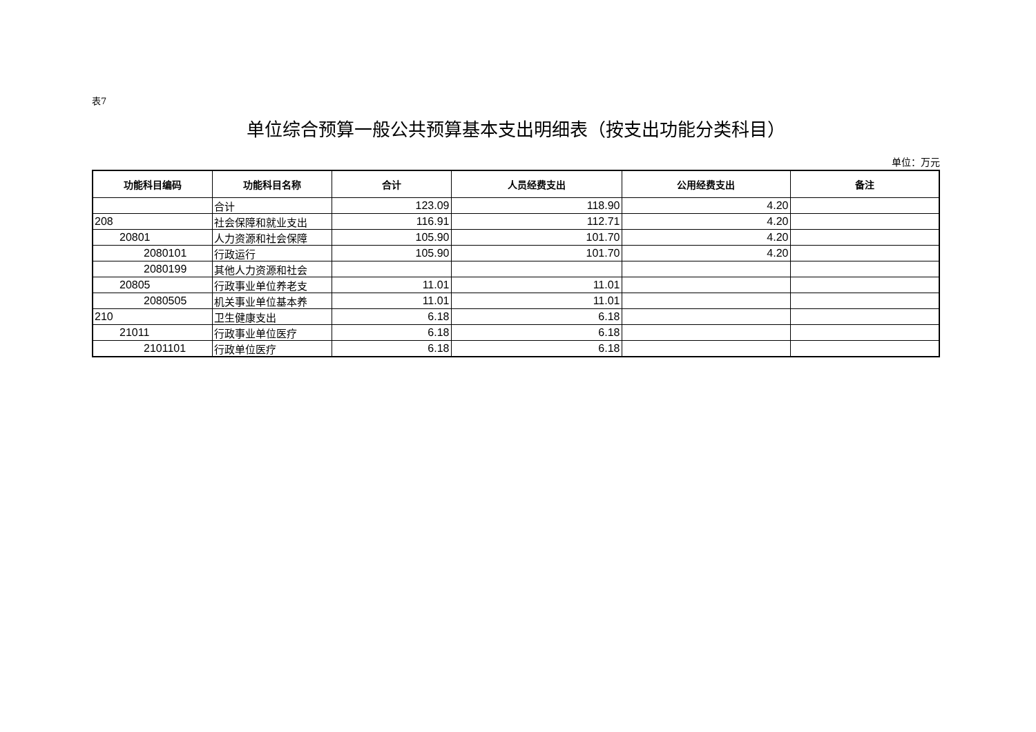表7
单位综合预算一般公共预算基本支出明细表（按支出功能分类科目）
单位：万元
| 功能科目编码 | 功能科目名称 | 合计 | 人员经费支出 | 公用经费支出 | 备注 |
| --- | --- | --- | --- | --- | --- |
| | 合计 | 123.09 | 118.90 | 4.20 | |
| 208 | 社会保障和就业支出 | 116.91 | 112.71 | 4.20 | |
| 20801 | 人力资源和社会保障 | 105.90 | 101.70 | 4.20 | |
| 2080101 | 行政运行 | 105.90 | 101.70 | 4.20 | |
| 2080199 | 其他人力资源和社会 | | | | |
| 20805 | 行政事业单位养老支 | 11.01 | 11.01 | | |
| 2080505 | 机关事业单位基本养 | 11.01 | 11.01 | | |
| 210 | 卫生健康支出 | 6.18 | 6.18 | | |
| 21011 | 行政事业单位医疗 | 6.18 | 6.18 | | |
| 2101101 | 行政单位医疗 | 6.18 | 6.18 | | |